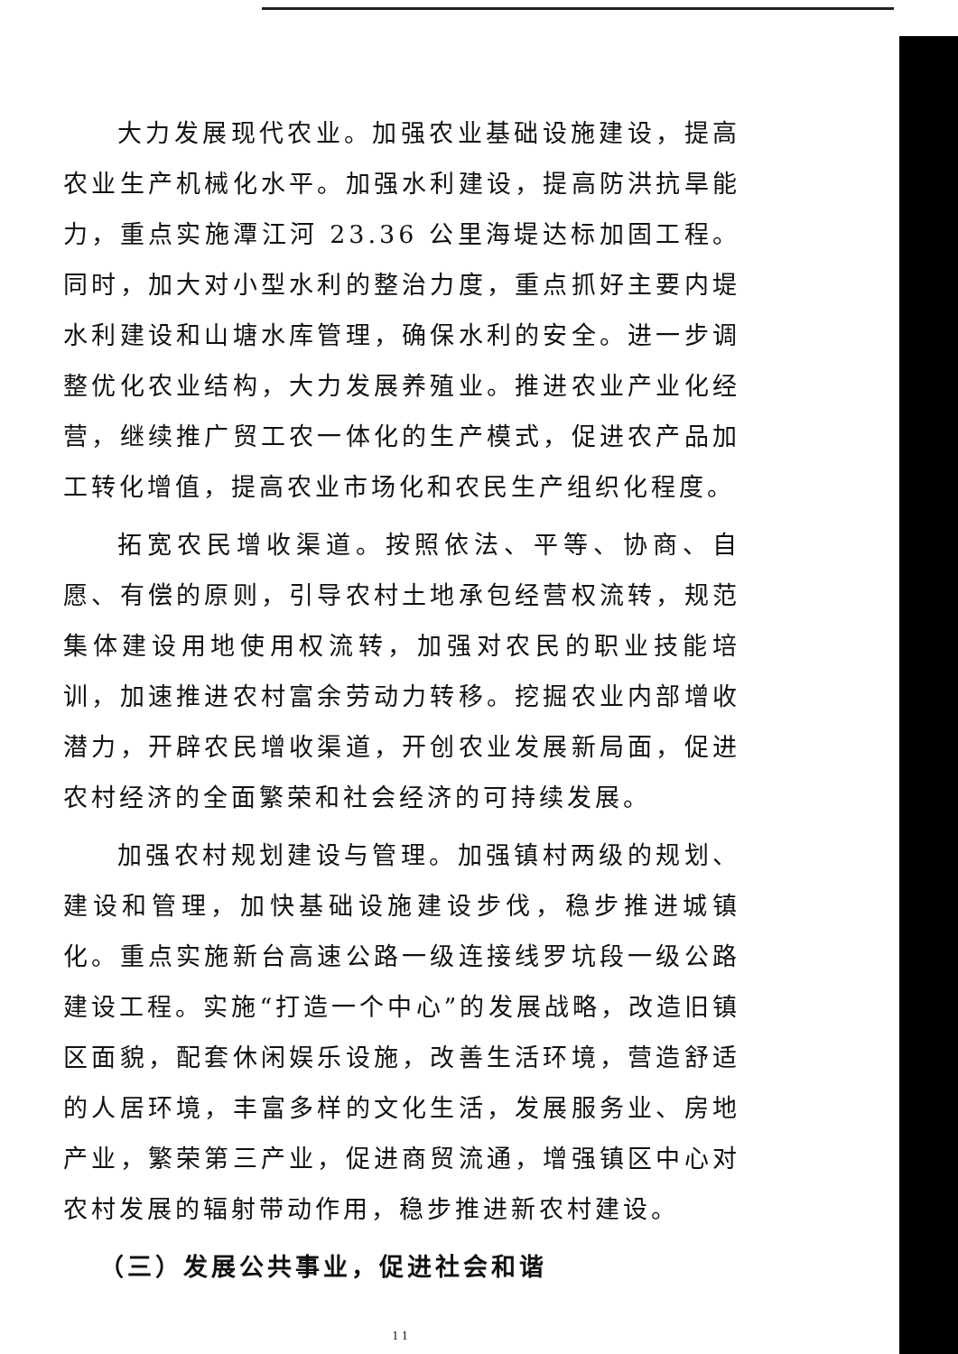大力发展现代农业。加强农业基础设施建设，提高农业生产机械化水平。加强水利建设，提高防洪抗旱能力，重点实施潭江河 23.36 公里海堤达标加固工程。同时，加大对小型水利的整治力度，重点抓好主要内堤水利建设和山塘水库管理，确保水利的安全。进一步调整优化农业结构，大力发展养殖业。推进农业产业化经营，继续推广贸工农一体化的生产模式，促进农产品加工转化增值，提高农业市场化和农民生产组织化程度。
拓宽农民增收渠道。按照依法、平等、协商、自愿、有偿的原则，引导农村土地承包经营权流转，规范集体建设用地使用权流转，加强对农民的职业技能培训，加速推进农村富余劳动力转移。挖掘农业内部增收潜力，开辟农民增收渠道，开创农业发展新局面，促进农村经济的全面繁荣和社会经济的可持续发展。
加强农村规划建设与管理。加强镇村两级的规划、建设和管理，加快基础设施建设步伐，稳步推进城镇化。重点实施新台高速公路一级连接线罗坑段一级公路建设工程。实施“打造一个中心”的发展战略，改造旧镇区面貌，配套休闲娱乐设施，改善生活环境，营造舒适的人居环境，丰富多样的文化生活，发展服务业、房地产业，繁荣第三产业，促进商贸流通，增强镇区中心对农村发展的辐射带动作用，稳步推进新农村建设。
（三）发展公共事业，促进社会和谐
11